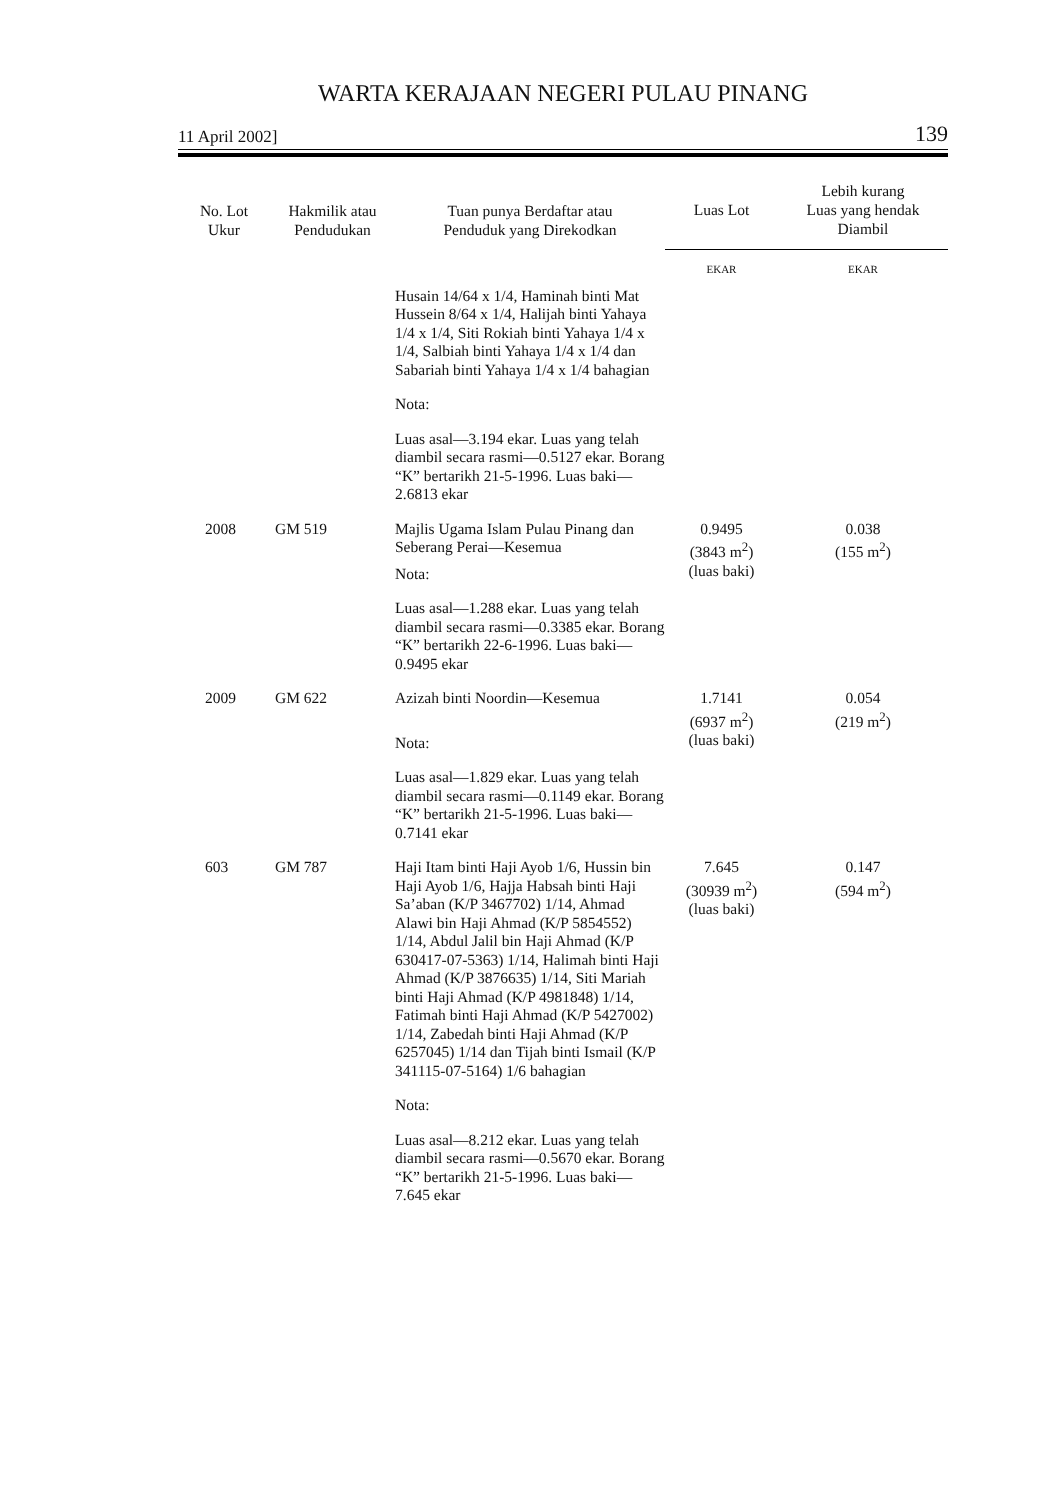WARTA KERAJAAN NEGERI PULAU PINANG
11 April 2002] 139
| No. Lot Ukur | Hakmilik atau Pendudukan | Tuan punya Berdaftar atau Penduduk yang Direkodkan | Luas Lot | Lebih kurang Luas yang hendak Diambil |
| --- | --- | --- | --- | --- |
| | | | EKAR | EKAR |
| | | Husain 14/64 x 1/4, Haminah binti Mat Hussein 8/64 x 1/4, Halijah binti Yahaya 1/4 x 1/4, Siti Rokiah binti Yahaya 1/4 x 1/4, Salbiah binti Yahaya 1/4 x 1/4 dan Sabariah binti Yahaya 1/4 x 1/4 bahagian Nota: Luas asal—3.194 ekar. Luas yang telah diambil secara rasmi—0.5127 ekar. Borang “K” bertarikh 21-5-1996. Luas baki—2.6813 ekar | | |
| 2008 | GM 519 | Majlis Ugama Islam Pulau Pinang dan Seberang Perai—Kesemua Nota: Luas asal—1.288 ekar. Luas yang telah diambil secara rasmi—0.3385 ekar. Borang “K” bertarikh 22-6-1996. Luas baki—0.9495 ekar | 0.9495 (3843 m<sup>2</sup>) (luas baki) | 0.038 (155 m<sup>2</sup>) |
| 2009 | GM 622 | Azizah binti Noordin—Kesemua Nota: Luas asal—1.829 ekar. Luas yang telah diambil secara rasmi—0.1149 ekar. Borang “K” bertarikh 21-5-1996. Luas baki—0.7141 ekar | 1.7141 (6937 m<sup>2</sup>) (luas baki) | 0.054 (219 m<sup>2</sup>) |
| 603 | GM 787 | Haji Itam binti Haji Ayob 1/6, Hussin bin Haji Ayob 1/6, Hajja Habsah binti Haji Sa’aban (K/P 3467702) 1/14, Ahmad Alawi bin Haji Ahmad (K/P 5854552) 1/14, Abdul Jalil bin Haji Ahmad (K/P 630417-07-5363) 1/14, Halimah binti Haji Ahmad (K/P 3876635) 1/14, Siti Mariah binti Haji Ahmad (K/P 4981848) 1/14, Fatimah binti Haji Ahmad (K/P 5427002) 1/14, Zabedah binti Haji Ahmad (K/P 6257045) 1/14 dan Tijah binti Ismail (K/P 341115-07-5164) 1/6 bahagian Nota: Luas asal—8.212 ekar. Luas yang telah diambil secara rasmi—0.5670 ekar. Borang “K” bertarikh 21-5-1996. Luas baki—7.645 ekar | 7.645 (30939 m<sup>2</sup>) (luas baki) | 0.147 (594 m<sup>2</sup>) |